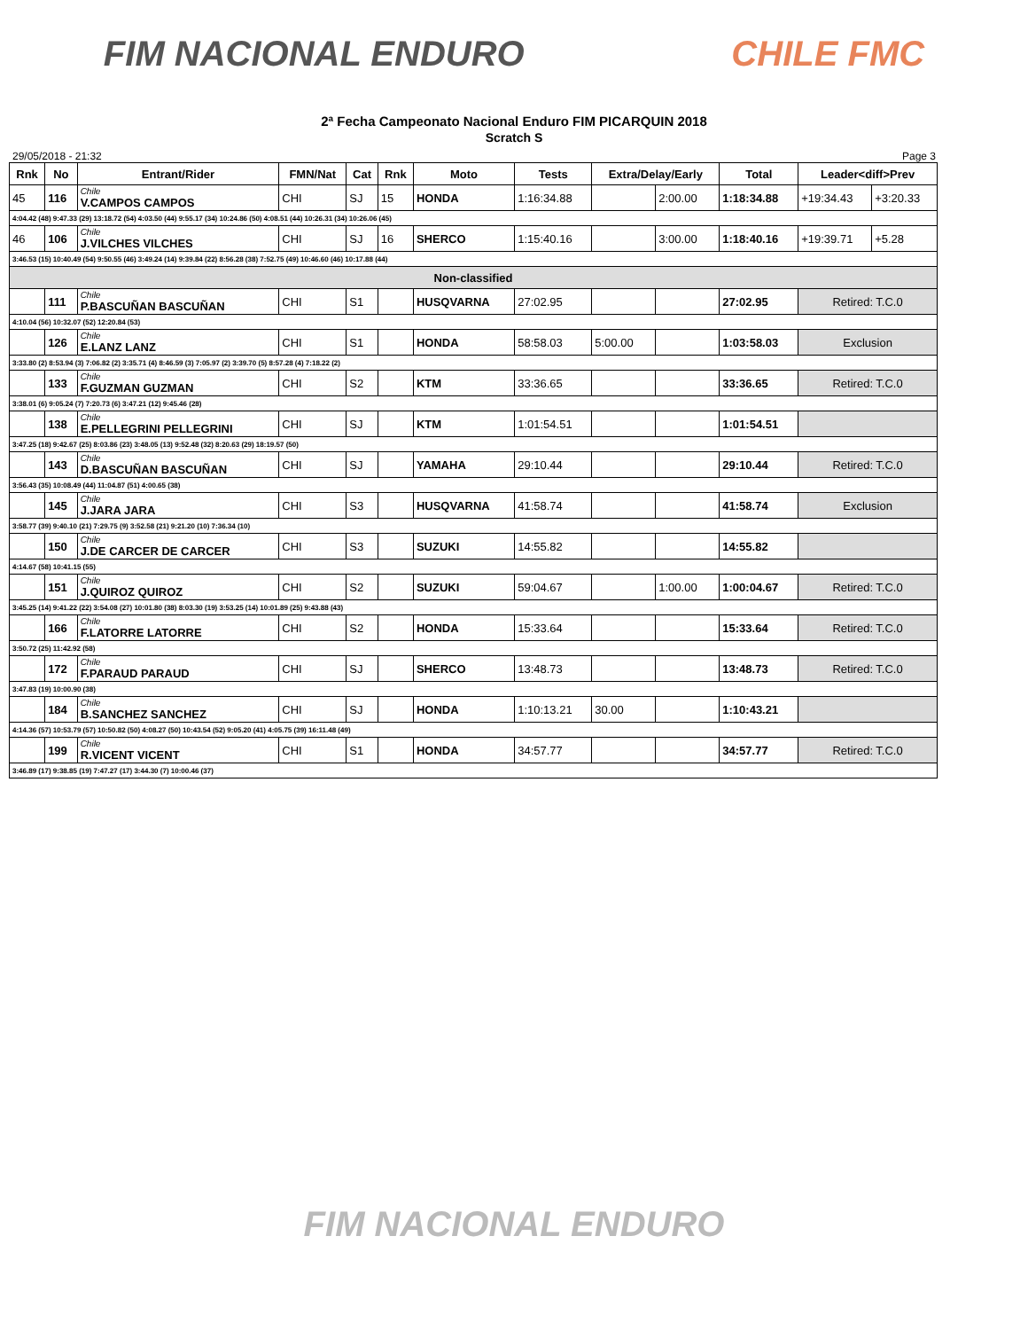FIM NACIONAL ENDURO CHILE FMC
2ª Fecha Campeonato Nacional Enduro FIM PICARQUIN 2018
Scratch S
29/05/2018 - 21:32 Page 3
| Rnk | No | Entrant/Rider | FMN/Nat | Cat | Rnk | Moto | Tests | Extra/Delay/Early | | Total | Leader<diff>Prev | |
| --- | --- | --- | --- | --- | --- | --- | --- | --- | --- | --- | --- | --- |
| 45 | 116 | Chile V.CAMPOS CAMPOS | CHI | SJ | 15 | HONDA | 1:16:34.88 | | 2:00.00 | 1:18:34.88 | +19:34.43 | +3:20.33 |
| 4:04.42 (48) 9:47.33 (29) 13:18.72 (54) 4:03.50 (44) 9:55.17 (34) 10:24.86 (50) 4:08.51 (44) 10:26.31 (34) 10:26.06 (45) | | | | | | | | | | | | |
| 46 | 106 | Chile J.VILCHES VILCHES | CHI | SJ | 16 | SHERCO | 1:15:40.16 | | 3:00.00 | 1:18:40.16 | +19:39.71 | +5.28 |
| 3:46.53 (15) 10:40.49 (54) 9:50.55 (46) 3:49.24 (14) 9:39.84 (22) 8:56.28 (38) 7:52.75 (49) 10:46.60 (46) 10:17.88 (44) | | | | | | | | | | | | |
| Non-classified | | | | | | | | | | | | |
| | 111 | Chile P.BASCUÑAN BASCUÑAN | CHI | S1 | | HUSQVARNA | 27:02.95 | | | 27:02.95 | Retired: T.C.0 | |
| 4:10.04 (56) 10:32.07 (52) 12:20.84 (53) | | | | | | | | | | | | |
| | 126 | Chile E.LANZ LANZ | CHI | S1 | | HONDA | 58:58.03 | 5:00.00 | | 1:03:58.03 | Exclusion | |
| 3:33.80 (2) 8:53.94 (3) 7:06.82 (2) 3:35.71 (4) 8:46.59 (3) 7:05.97 (2) 3:39.70 (5) 8:57.28 (4) 7:18.22 (2) | | | | | | | | | | | | |
| | 133 | Chile F.GUZMAN GUZMAN | CHI | S2 | | KTM | 33:36.65 | | | 33:36.65 | Retired: T.C.0 | |
| 3:38.01 (6) 9:05.24 (7) 7:20.73 (6) 3:47.21 (12) 9:45.46 (28) | | | | | | | | | | | | |
| | 138 | Chile E.PELLEGRINI PELLEGRINI | CHI | SJ | | KTM | 1:01:54.51 | | | 1:01:54.51 | | |
| 3:47.25 (18) 9:42.67 (25) 8:03.86 (23) 3:48.05 (13) 9:52.48 (32) 8:20.63 (29) 18:19.57 (50) | | | | | | | | | | | | |
| | 143 | Chile D.BASCUÑAN BASCUÑAN | CHI | SJ | | YAMAHA | 29:10.44 | | | 29:10.44 | Retired: T.C.0 | |
| 3:56.43 (35) 10:08.49 (44) 11:04.87 (51) 4:00.65 (38) | | | | | | | | | | | | |
| | 145 | Chile J.JARA JARA | CHI | S3 | | HUSQVARNA | 41:58.74 | | | 41:58.74 | Exclusion | |
| 3:58.77 (39) 9:40.10 (21) 7:29.75 (9) 3:52.58 (21) 9:21.20 (10) 7:36.34 (10) | | | | | | | | | | | | |
| | 150 | Chile J.DE CARCER DE CARCER | CHI | S3 | | SUZUKI | 14:55.82 | | | 14:55.82 | | |
| 4:14.67 (58) 10:41.15 (55) | | | | | | | | | | | | |
| | 151 | Chile J.QUIROZ QUIROZ | CHI | S2 | | SUZUKI | 59:04.67 | | 1:00.00 | 1:00:04.67 | Retired: T.C.0 | |
| 3:45.25 (14) 9:41.22 (22) 3:54.08 (27) 10:01.80 (38) 8:03.30 (19) 3:53.25 (14) 10:01.89 (25) 9:43.88 (43) | | | | | | | | | | | | |
| | 166 | Chile F.LATORRE LATORRE | CHI | S2 | | HONDA | 15:33.64 | | | 15:33.64 | Retired: T.C.0 | |
| 3:50.72 (25) 11:42.92 (58) | | | | | | | | | | | | |
| | 172 | Chile F.PARAUD PARAUD | CHI | SJ | | SHERCO | 13:48.73 | | | 13:48.73 | Retired: T.C.0 | |
| 3:47.83 (19) 10:00.90 (38) | | | | | | | | | | | | |
| | 184 | Chile B.SANCHEZ SANCHEZ | CHI | SJ | | HONDA | 1:10:13.21 | 30.00 | | 1:10:43.21 | | |
| 4:14.36 (57) 10:53.79 (57) 10:50.82 (50) 4:08.27 (50) 10:43.54 (52) 9:05.20 (41) 4:05.75 (39) 16:11.48 (49) | | | | | | | | | | | | |
| | 199 | Chile R.VICENT VICENT | CHI | S1 | | HONDA | 34:57.77 | | | 34:57.77 | Retired: T.C.0 | |
| 3:46.89 (17) 9:38.85 (19) 7:47.27 (17) 3:44.30 (7) 10:00.46 (37) | | | | | | | | | | | | |
FIM NACIONAL ENDURO